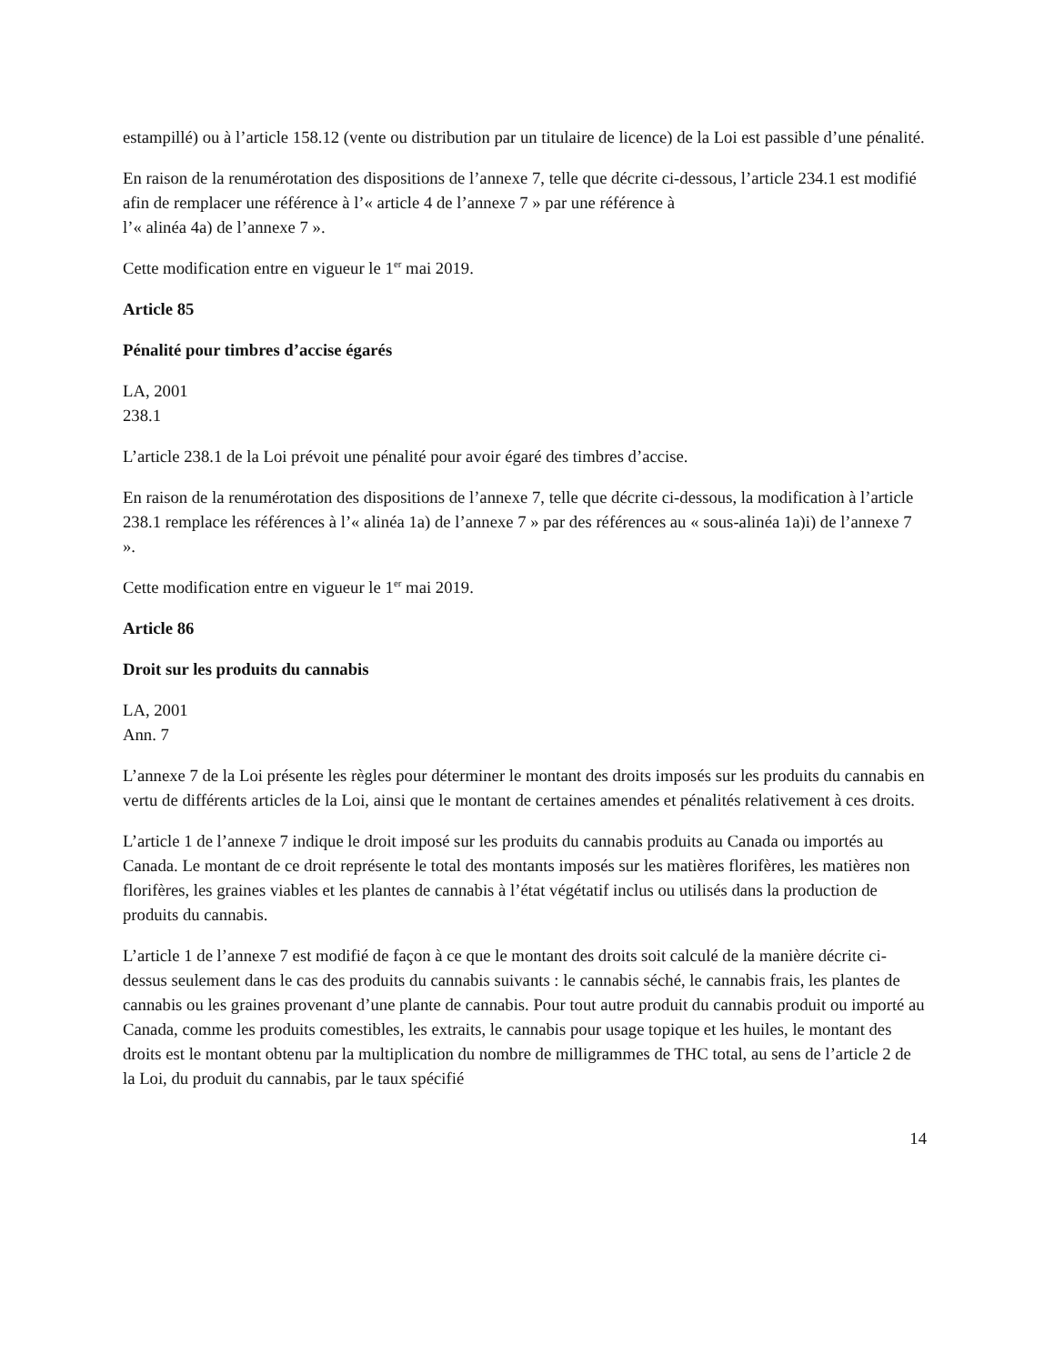estampillé) ou à l’article 158.12 (vente ou distribution par un titulaire de licence) de la Loi est passible d’une pénalité.
En raison de la renumérotation des dispositions de l’annexe 7, telle que décrite ci-dessous, l’article 234.1 est modifié afin de remplacer une référence à l’« article 4 de l’annexe 7 » par une référence à
l’« alinéa 4a) de l’annexe 7 ».
Cette modification entre en vigueur le 1<sup>er</sup> mai 2019.
Article 85
Pénalité pour timbres d’accise égarés
LA, 2001
238.1
L’article 238.1 de la Loi prévoit une pénalité pour avoir égaré des timbres d’accise.
En raison de la renumérotation des dispositions de l’annexe 7, telle que décrite ci-dessous, la modification à l’article 238.1 remplace les références à l’« alinéa 1a) de l’annexe 7 » par des références au « sous-alinéa 1a)i) de l’annexe 7 ».
Cette modification entre en vigueur le 1<sup>er</sup> mai 2019.
Article 86
Droit sur les produits du cannabis
LA, 2001
Ann. 7
L’annexe 7 de la Loi présente les règles pour déterminer le montant des droits imposés sur les produits du cannabis en vertu de différents articles de la Loi, ainsi que le montant de certaines amendes et pénalités relativement à ces droits.
L’article 1 de l’annexe 7 indique le droit imposé sur les produits du cannabis produits au Canada ou importés au Canada. Le montant de ce droit représente le total des montants imposés sur les matières florifères, les matières non florifères, les graines viables et les plantes de cannabis à l’état végétatif inclus ou utilisés dans la production de produits du cannabis.
L’article 1 de l’annexe 7 est modifié de façon à ce que le montant des droits soit calculé de la manière décrite ci-dessus seulement dans le cas des produits du cannabis suivants : le cannabis séché, le cannabis frais, les plantes de cannabis ou les graines provenant d’une plante de cannabis. Pour tout autre produit du cannabis produit ou importé au Canada, comme les produits comestibles, les extraits, le cannabis pour usage topique et les huiles, le montant des droits est le montant obtenu par la multiplication du nombre de milligrammes de THC total, au sens de l’article 2 de la Loi, du produit du cannabis, par le taux spécifié
14